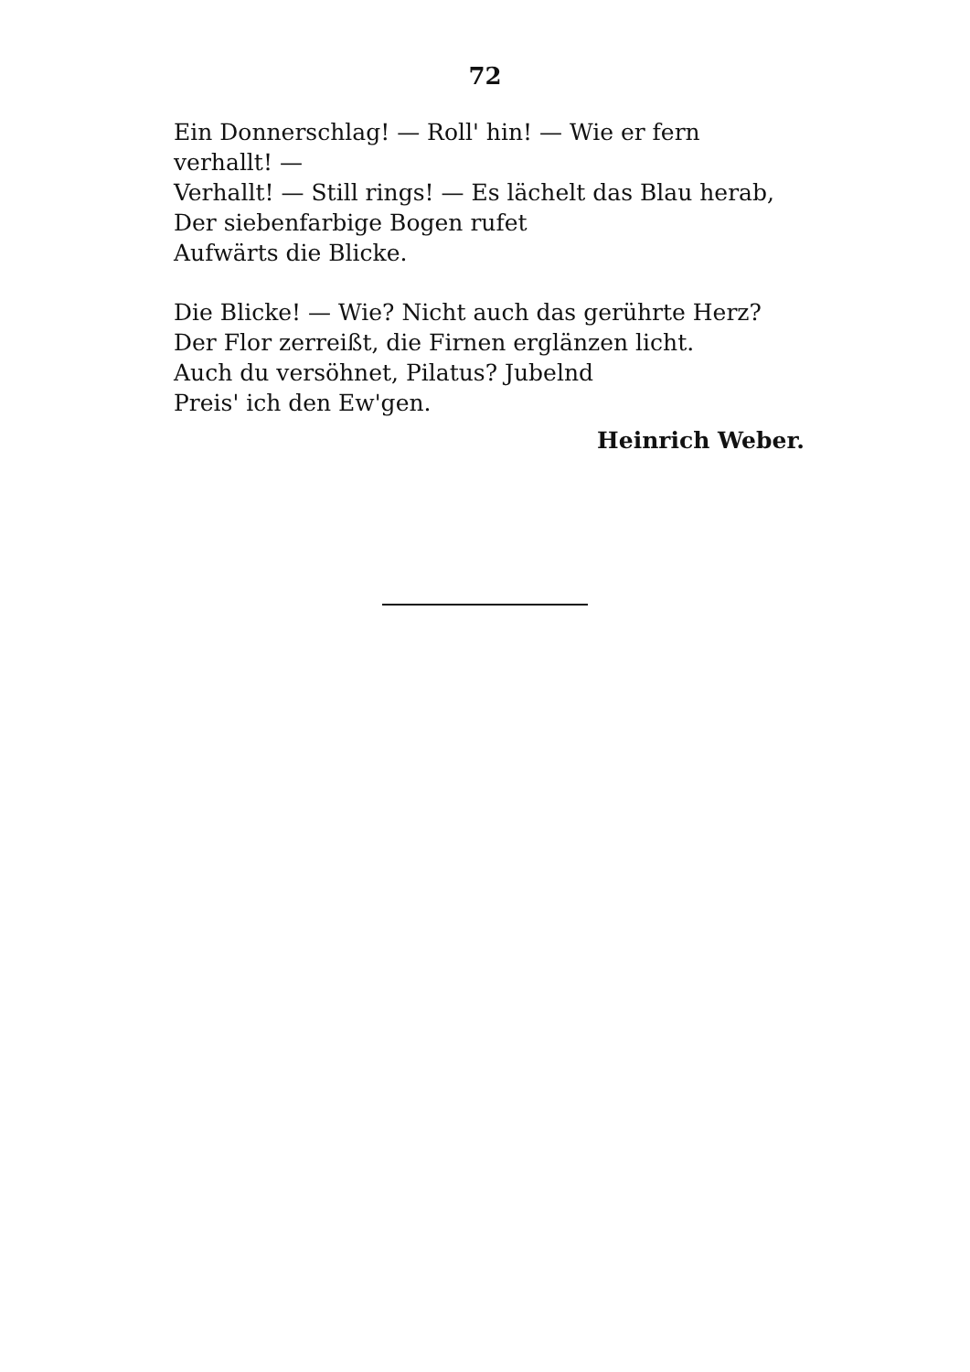72
Ein Donnerschlag! — Roll' hin! — Wie er fern verhallt! —
Verhallt! — Still rings! — Es lächelt das Blau herab,
Der siebenfarbige Bogen rufet
Aufwärts die Blicke.
Die Blicke! — Wie? Nicht auch das gerührte Herz?
Der Flor zerreißt, die Firnen erglänzen licht.
Auch du versöhnet, Pilatus? Jubelnd
Preis' ich den Ew'gen.
Heinrich Weber.